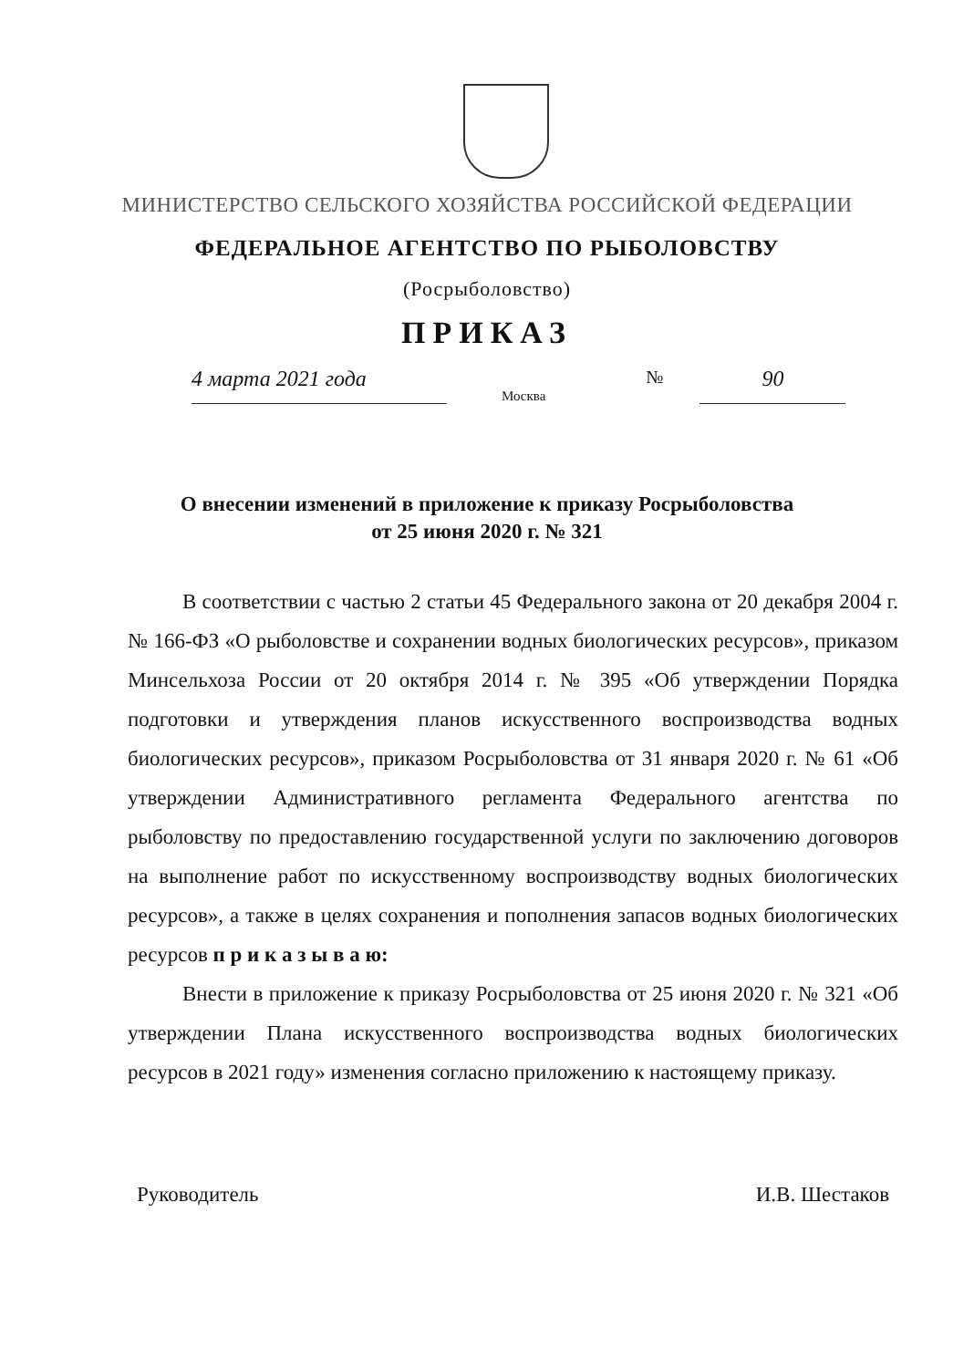МИНИСТЕРСТВО СЕЛЬСКОГО ХОЗЯЙСТВА РОССИЙСКОЙ ФЕДЕРАЦИИ
ФЕДЕРАЛЬНОЕ АГЕНТСТВО ПО РЫБОЛОВСТВУ
(Росрыболовство)
ПРИКАЗ
4 марта 2021 года
Москва
№
90
О внесении изменений в приложение к приказу Росрыболовства
от 25 июня 2020 г. № 321
В соответствии с частью 2 статьи 45 Федерального закона от 20 декабря 2004 г. № 166-ФЗ «О рыболовстве и сохранении водных биологических ресурсов», приказом Минсельхоза России от 20 октября 2014 г. № 395 «Об утверждении Порядка подготовки и утверждения планов искусственного воспроизводства водных биологических ресурсов», приказом Росрыболовства от 31 января 2020 г. № 61 «Об утверждении Административного регламента Федерального агентства по рыболовству по предоставлению государственной услуги по заключению договоров на выполнение работ по искусственному воспроизводству водных биологических ресурсов», а также в целях сохранения и пополнения запасов водных биологических ресурсов п р и к а з ы в а ю:
Внести в приложение к приказу Росрыболовства от 25 июня 2020 г. № 321 «Об утверждении Плана искусственного воспроизводства водных биологических ресурсов в 2021 году» изменения согласно приложению к настоящему приказу.
Руководитель И.В. Шестаков